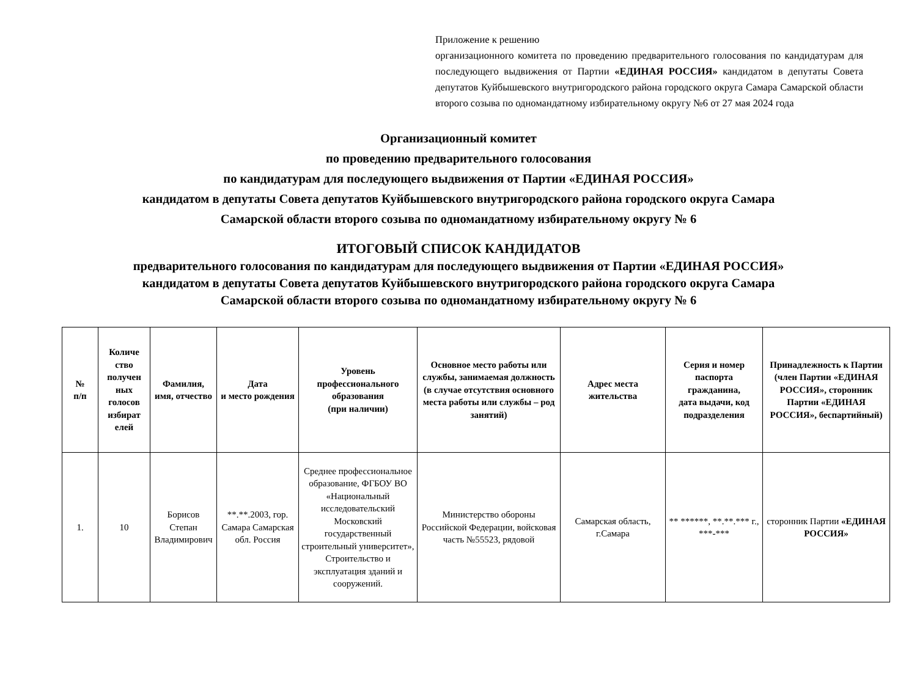Приложение к решению
организационного комитета по проведению предварительного голосования по кандидатурам для последующего выдвижения от Партии «ЕДИНАЯ РОССИЯ» кандидатом в депутаты Совета депутатов Куйбышевского внутригородского района городского округа Самара Самарской области второго созыва по одномандатному избирательному округу №6 от 27 мая 2024 года
Организационный комитет
по проведению предварительного голосования
по кандидатурам для последующего выдвижения от Партии «ЕДИНАЯ РОССИЯ»
кандидатом в депутаты Совета депутатов Куйбышевского внутригородского района городского округа Самара
Самарской области второго созыва по одномандатному избирательному округу № 6
ИТОГОВЫЙ СПИСОК КАНДИДАТОВ
предварительного голосования по кандидатурам для последующего выдвижения от Партии «ЕДИНАЯ РОССИЯ»
кандидатом в депутаты Совета депутатов Куйбышевского внутригородского района городского округа Самара
Самарской области второго созыва по одномандатному избирательному округу № 6
| № п/п | Количе ство получен ных голосов избират елей | Фамилия, имя, отчество | Дата и место рождения | Уровень профессионального образования (при наличии) | Основное место работы или службы, занимаемая должность (в случае отсутствия основного места работы или службы – род занятий) | Адрес места жительства | Серия и номер паспорта гражданина, дата выдачи, код подразделения | Принадлежность к Партии (член Партии «ЕДИНАЯ РОССИЯ», сторонник Партии «ЕДИНАЯ РОССИЯ», беспартийный) |
| --- | --- | --- | --- | --- | --- | --- | --- | --- |
| 1. | 10 | Борисов Степан Владимирович | **.**.2003, гор. Самара Самарская обл. Россия | Среднее профессиональное образование, ФГБОУ ВО «Национальный исследовательский Московский государственный строительный университет», Строительство и эксплуатация зданий и сооружений. | Министерство обороны Российской Федерации, войсковая часть №55523, рядовой | Самарская область, г.Самара | ** ******, **.**.*** г., ***-*** | сторонник Партии «ЕДИНАЯ РОССИЯ» |